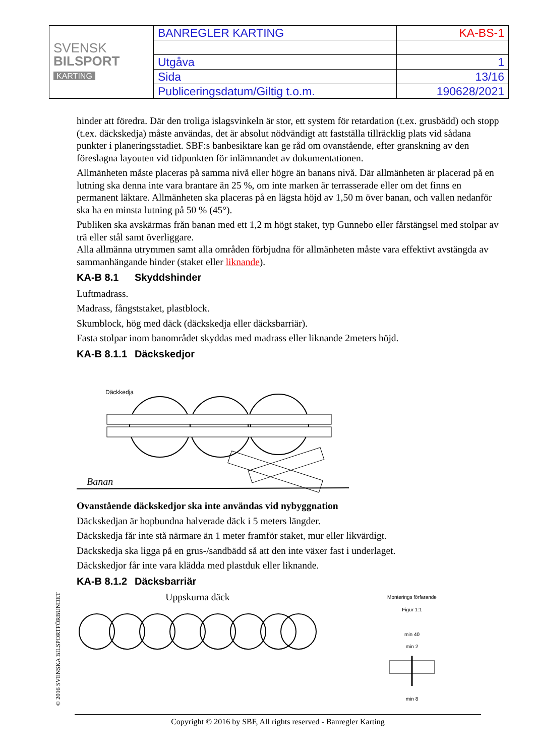| SVENSK BILSPORT KARTING | BANREGLER KARTING | KA-BS-1 |
| | Utgåva | 1 |
| | Sida | 13/16 |
| | Publiceringsdatum/Giltig t.o.m. | 190628/2021 |
hinder att föredra. Där den troliga islagsvinkeln är stor, ett system för retardation (t.ex. grusbädd) och stopp (t.ex. däckskedja) måste användas, det är absolut nödvändigt att fastställa tillräcklig plats vid sådana punkter i planeringsstadiet. SBF:s banbesiktare kan ge råd om ovanstående, efter granskning av den föreslagna layouten vid tidpunkten för inlämnandet av dokumentationen.
Allmänheten måste placeras på samma nivå eller högre än banans nivå. Där allmänheten är placerad på en lutning ska denna inte vara brantare än 25 %, om inte marken är terrasserade eller om det finns en permanent läktare. Allmänheten ska placeras på en lägsta höjd av 1,50 m över banan, och vallen nedanför ska ha en minsta lutning på 50 % (45°).
Publiken ska avskärmas från banan med ett 1,2 m högt staket, typ Gunnebo eller fårstängsel med stolpar av trä eller stål samt överliggare.
Alla allmänna utrymmen samt alla områden förbjudna för allmänheten måste vara effektivt avstängda av sammanhängande hinder (staket eller liknande).
KA-B 8.1 Skyddshinder
Luftmadrass.
Madrass, fångststaket, plastblock.
Skumblock, hög med däck (däckskedja eller däcksbarriär).
Fasta stolpar inom banområdet skyddas med madrass eller liknande 2meters höjd.
KA-B 8.1.1 Däckskedjor
Däckkedja
Banan
Ovanstående däckskedjor ska inte användas vid nybyggnation
Däckskedjan är hopbundna halverade däck i 5 meters längder.
Däckskedja får inte stå närmare än 1 meter framför staket, mur eller likvärdigt.
Däckskedja ska ligga på en grus-/sandbädd så att den inte växer fast i underlaget.
Däckskedjor får inte vara klädda med plastduk eller liknande.
KA-B 8.1.2 Däcksbarriär
Uppskurna däck
Monterings förfarande
Figur 1:1
min 40
min 2
min 8
© 2016 SVENSKA BILSPORTFÖRBUNDET
Copyright © 2016 by SBF, All rights reserved - Banregler Karting